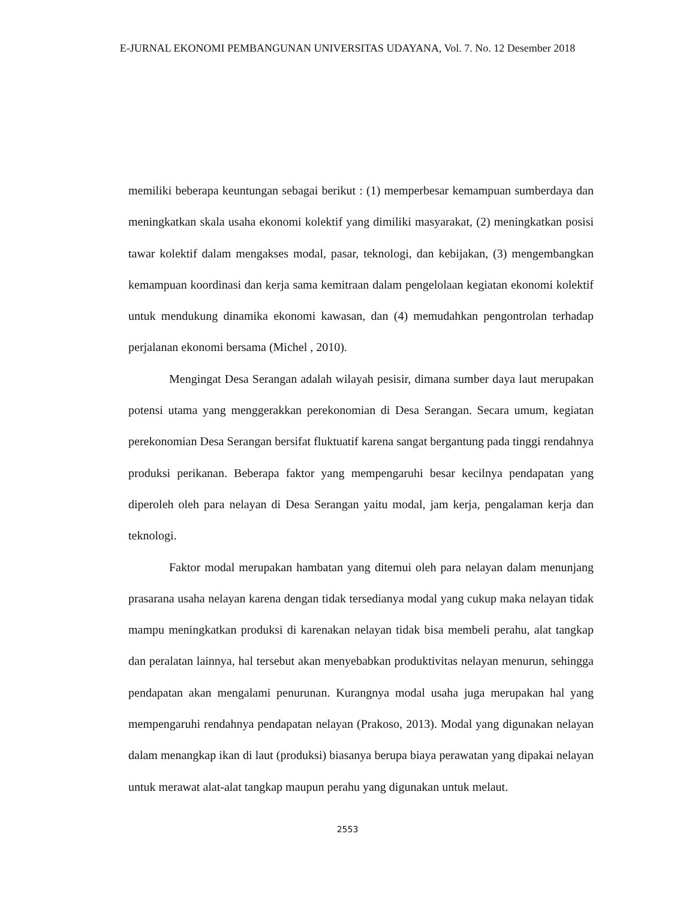E-JURNAL EKONOMI PEMBANGUNAN UNIVERSITAS UDAYANA, Vol. 7. No. 12 Desember 2018
memiliki beberapa keuntungan sebagai berikut : (1) memperbesar kemampuan sumberdaya dan meningkatkan skala usaha ekonomi kolektif yang dimiliki masyarakat, (2) meningkatkan posisi tawar kolektif dalam mengakses modal, pasar, teknologi, dan kebijakan, (3) mengembangkan kemampuan koordinasi dan kerja sama kemitraan dalam pengelolaan kegiatan ekonomi kolektif untuk mendukung dinamika ekonomi kawasan, dan (4) memudahkan pengontrolan terhadap perjalanan ekonomi bersama (Michel , 2010).
Mengingat Desa Serangan adalah wilayah pesisir, dimana sumber daya laut merupakan potensi utama yang menggerakkan perekonomian di Desa Serangan. Secara umum, kegiatan perekonomian Desa Serangan bersifat fluktuatif karena sangat bergantung pada tinggi rendahnya produksi perikanan. Beberapa faktor yang mempengaruhi besar kecilnya pendapatan yang diperoleh oleh para nelayan di Desa Serangan yaitu modal, jam kerja, pengalaman kerja dan teknologi.
Faktor modal merupakan hambatan yang ditemui oleh para nelayan dalam menunjang prasarana usaha nelayan karena dengan tidak tersedianya modal yang cukup maka nelayan tidak mampu meningkatkan produksi di karenakan nelayan tidak bisa membeli perahu, alat tangkap dan peralatan lainnya, hal tersebut akan menyebabkan produktivitas nelayan menurun, sehingga pendapatan akan mengalami penurunan. Kurangnya modal usaha juga merupakan hal yang mempengaruhi rendahnya pendapatan nelayan (Prakoso, 2013). Modal yang digunakan nelayan dalam menangkap ikan di laut (produksi) biasanya berupa biaya perawatan yang dipakai nelayan untuk merawat alat-alat tangkap maupun perahu yang digunakan untuk melaut.
2553